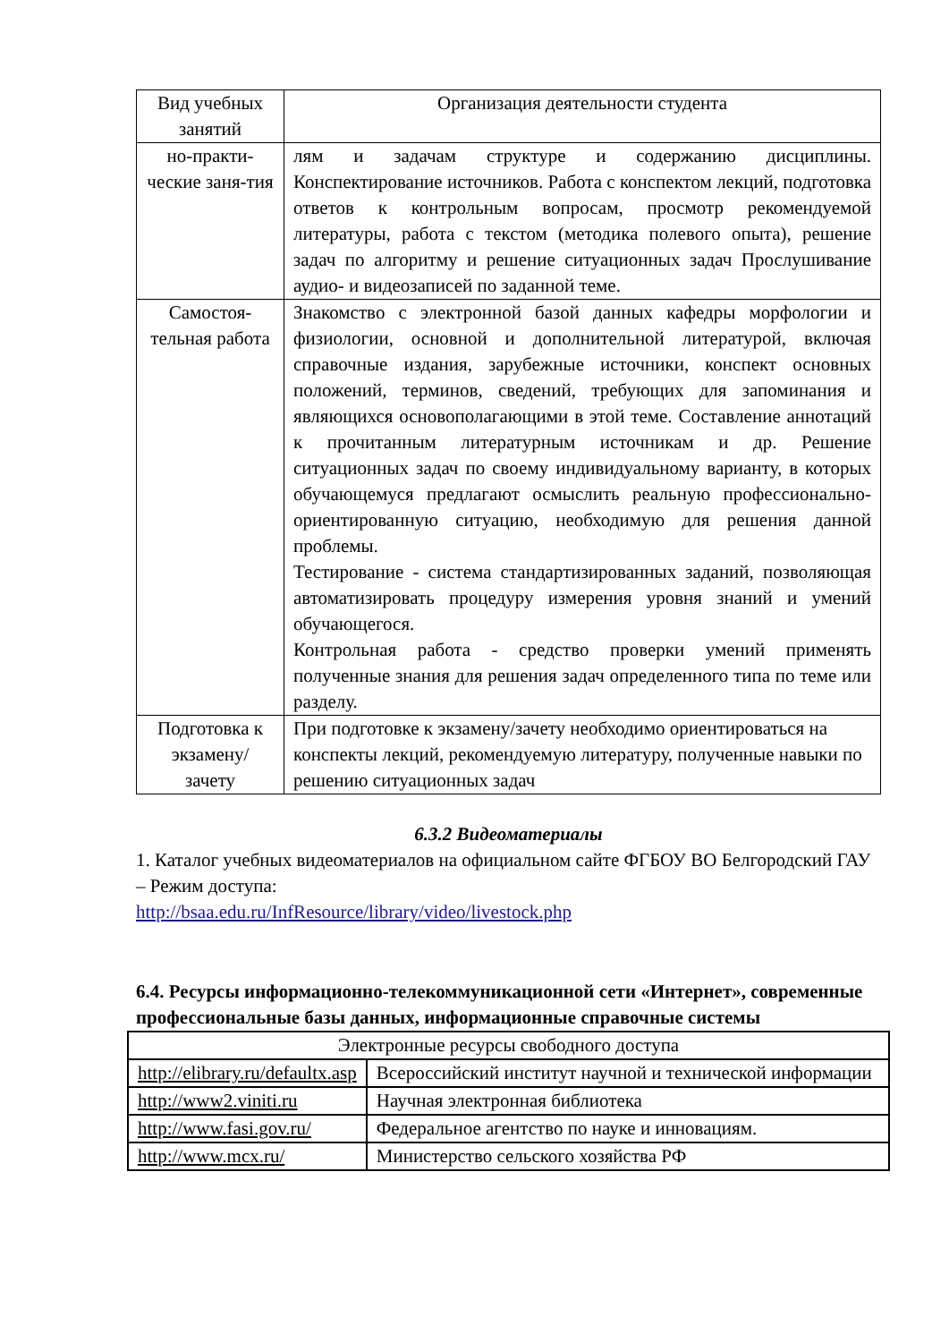| Вид учебных занятий | Организация деятельности студента |
| --- | --- |
| но-практи-ческие заня-тия | лям и задачам структуре и содержанию дисциплины. Конспектирование источников. Работа с конспектом лекций, подготовка ответов к контрольным вопросам, просмотр рекомендуемой литературы, работа с текстом (методика полевого опыта), решение задач по алгоритму и решение ситуационных задач Прослушивание аудио- и видеозаписей по заданной теме. |
| Самостоя-тельная работа | Знакомство с электронной базой данных кафедры морфологии и физиологии, основной и дополнительной литературой, включая справочные издания, зарубежные источники, конспект основных положений, терминов, сведений, требующих для запоминания и являющихся основополагающими в этой теме. Составление аннотаций к прочитанным литературным источникам и др. Решение ситуационных задач по своему индивидуальному варианту, в которых обучающемуся предлагают осмыслить реальную профессионально-ориентированную ситуацию, необходимую для решения данной проблемы. Тестирование - система стандартизированных заданий, позволяющая автоматизировать процедуру измерения уровня знаний и умений обучающегося. Контрольная работа - средство проверки умений применять полученные знания для решения задач определенного типа по теме или разделу. |
| Подготовка к экзамену/ зачету | При подготовке к экзамену/зачету необходимо ориентироваться на конспекты лекций, рекомендуемую литературу, полученные навыки по решению ситуационных задач |
6.3.2 Видеоматериалы
1. Каталог учебных видеоматериалов на официальном сайте ФГБОУ ВО Белгородский ГАУ – Режим доступа:
http://bsaa.edu.ru/InfResource/library/video/livestock.php
6.4. Ресурсы информационно-телекоммуникационной сети «Интернет», современные профессиональные базы данных, информационные справочные системы
| Электронные ресурсы свободного доступа | |
| http://elibrary.ru/defaultx.asp | Всероссийский институт научной и технической информации |
| http://www2.viniti.ru | Научная электронная библиотека |
| http://www.fasi.gov.ru/ | Федеральное агентство по науке и инновациям. |
| http://www.mcx.ru/ | Министерство сельского хозяйства РФ |